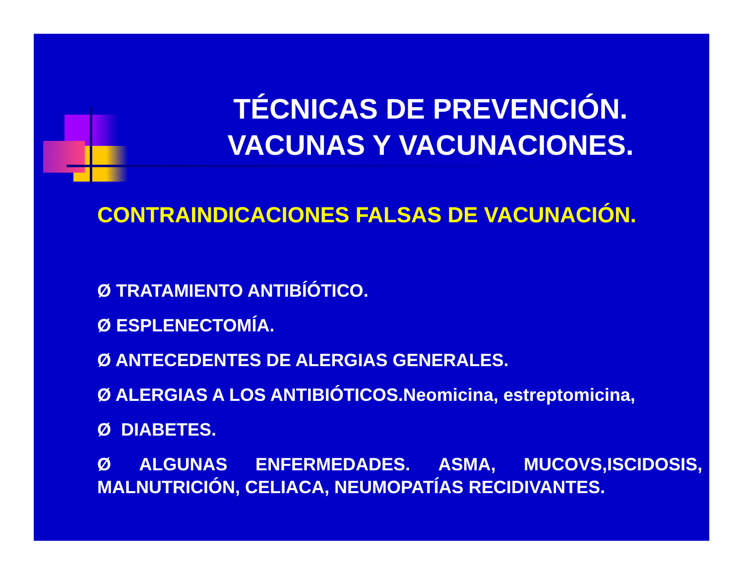TÉCNICAS DE PREVENCIÓN.
VACUNAS Y VACUNACIONES.
CONTRAINDICACIONES FALSAS DE VACUNACIÓN.
Ø TRATAMIENTO ANTIBÍÓTICO.
Ø ESPLENECTOMÍA.
Ø ANTECEDENTES DE ALERGIAS GENERALES.
Ø ALERGIAS A LOS ANTIBIÓTICOS.Neomicina, estreptomicina,
Ø DIABETES.
Ø ALGUNAS ENFERMEDADES. ASMA, MUCOVS,ISCIDOSIS, MALNUTRICIÓN, CELIACA, NEUMOPATÍAS RECIDIVANTES.